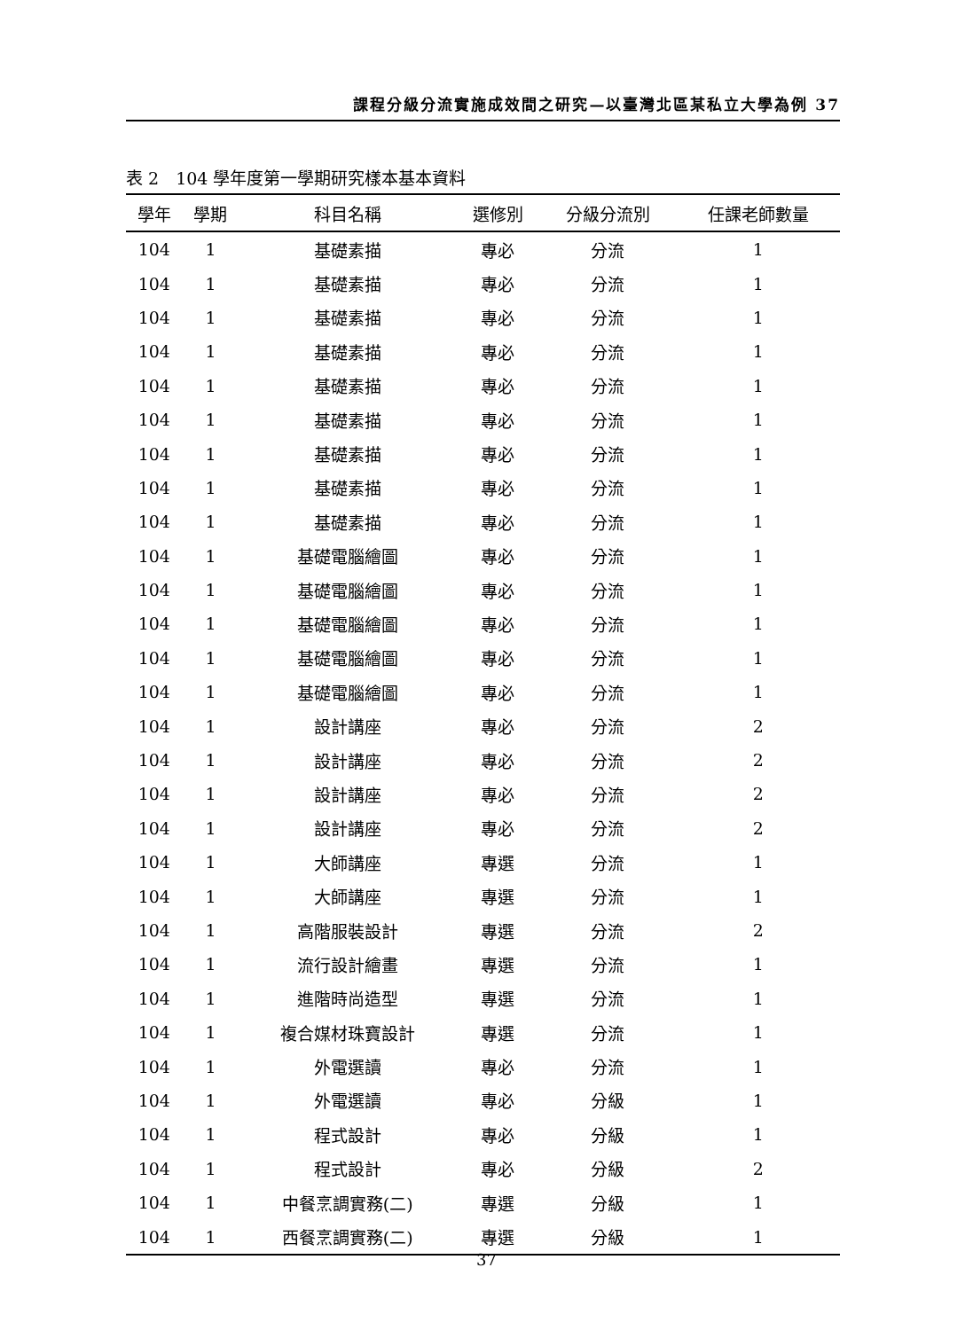課程分級分流實施成效間之研究—以臺灣北區某私立大學為例 37
表 2　104 學年度第一學期研究樣本基本資料
| 學年 | 學期 | 科目名稱 | 選修別 | 分級分流別 | 任課老師數量 |
| --- | --- | --- | --- | --- | --- |
| 104 | 1 | 基礎素描 | 專必 | 分流 | 1 |
| 104 | 1 | 基礎素描 | 專必 | 分流 | 1 |
| 104 | 1 | 基礎素描 | 專必 | 分流 | 1 |
| 104 | 1 | 基礎素描 | 專必 | 分流 | 1 |
| 104 | 1 | 基礎素描 | 專必 | 分流 | 1 |
| 104 | 1 | 基礎素描 | 專必 | 分流 | 1 |
| 104 | 1 | 基礎素描 | 專必 | 分流 | 1 |
| 104 | 1 | 基礎素描 | 專必 | 分流 | 1 |
| 104 | 1 | 基礎素描 | 專必 | 分流 | 1 |
| 104 | 1 | 基礎電腦繪圖 | 專必 | 分流 | 1 |
| 104 | 1 | 基礎電腦繪圖 | 專必 | 分流 | 1 |
| 104 | 1 | 基礎電腦繪圖 | 專必 | 分流 | 1 |
| 104 | 1 | 基礎電腦繪圖 | 專必 | 分流 | 1 |
| 104 | 1 | 基礎電腦繪圖 | 專必 | 分流 | 1 |
| 104 | 1 | 設計講座 | 專必 | 分流 | 2 |
| 104 | 1 | 設計講座 | 專必 | 分流 | 2 |
| 104 | 1 | 設計講座 | 專必 | 分流 | 2 |
| 104 | 1 | 設計講座 | 專必 | 分流 | 2 |
| 104 | 1 | 大師講座 | 專選 | 分流 | 1 |
| 104 | 1 | 大師講座 | 專選 | 分流 | 1 |
| 104 | 1 | 高階服裝設計 | 專選 | 分流 | 2 |
| 104 | 1 | 流行設計繪畫 | 專選 | 分流 | 1 |
| 104 | 1 | 進階時尚造型 | 專選 | 分流 | 1 |
| 104 | 1 | 複合媒材珠寶設計 | 專選 | 分流 | 1 |
| 104 | 1 | 外電選讀 | 專必 | 分流 | 1 |
| 104 | 1 | 外電選讀 | 專必 | 分級 | 1 |
| 104 | 1 | 程式設計 | 專必 | 分級 | 1 |
| 104 | 1 | 程式設計 | 專必 | 分級 | 2 |
| 104 | 1 | 中餐烹調實務(二) | 專選 | 分級 | 1 |
| 104 | 1 | 西餐烹調實務(二) | 專選 | 分級 | 1 |
37